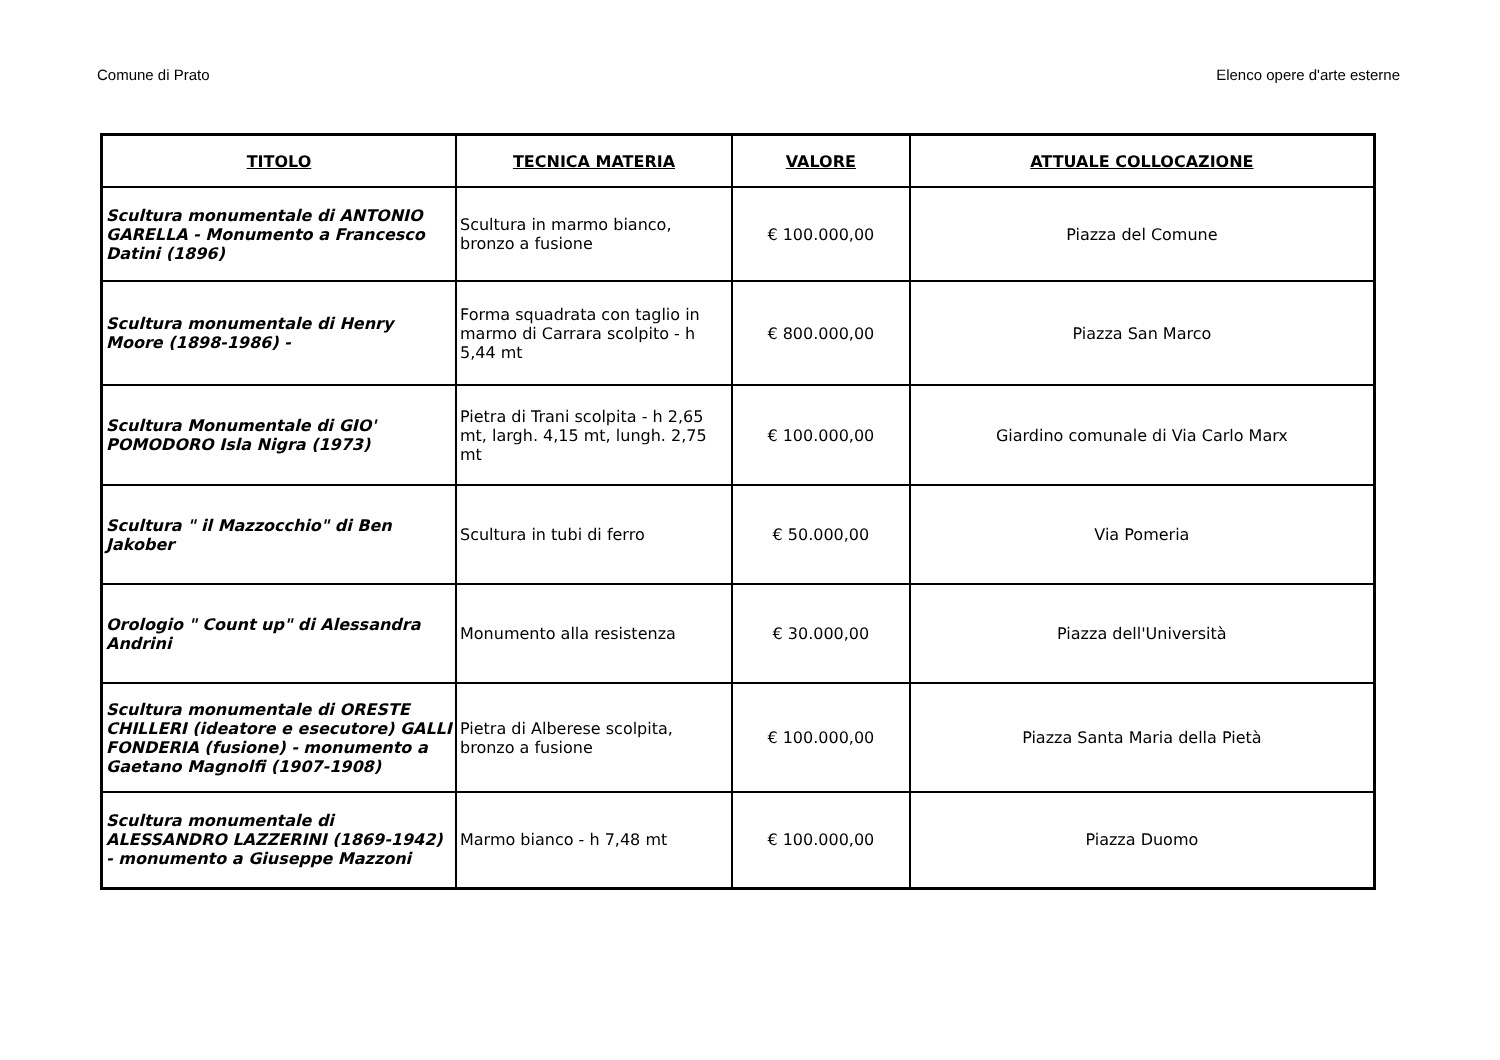Comune di Prato Elenco opere d'arte esterne
| TITOLO | TECNICA MATERIA | VALORE | ATTUALE COLLOCAZIONE |
| --- | --- | --- | --- |
| Scultura monumentale di ANTONIO GARELLA - Monumento a Francesco Datini (1896) | Scultura in marmo bianco, bronzo a fusione | € 100.000,00 | Piazza del Comune |
| Scultura monumentale di Henry Moore (1898-1986) - | Forma squadrata con taglio in marmo di Carrara scolpito - h 5,44 mt | € 800.000,00 | Piazza San Marco |
| Scultura Monumentale di GIO' POMODORO Isla Nigra (1973) | Pietra di Trani scolpita - h 2,65 mt, largh. 4,15 mt, lungh. 2,75 mt | € 100.000,00 | Giardino comunale di Via Carlo Marx |
| Scultura " il Mazzocchio" di Ben Jakober | Scultura in tubi di ferro | € 50.000,00 | Via Pomeria |
| Orologio " Count up" di Alessandra Andrini | Monumento alla resistenza | € 30.000,00 | Piazza dell'Università |
| Scultura monumentale di ORESTE CHILLERI (ideatore e esecutore) GALLI FONDERIA (fusione) - monumento a Gaetano Magnolfi (1907-1908) | Pietra di Alberese scolpita, bronzo a fusione | € 100.000,00 | Piazza Santa Maria della Pietà |
| Scultura monumentale di ALESSANDRO LAZZERINI (1869-1942) - monumento a Giuseppe Mazzoni | Marmo bianco - h 7,48 mt | € 100.000,00 | Piazza Duomo |